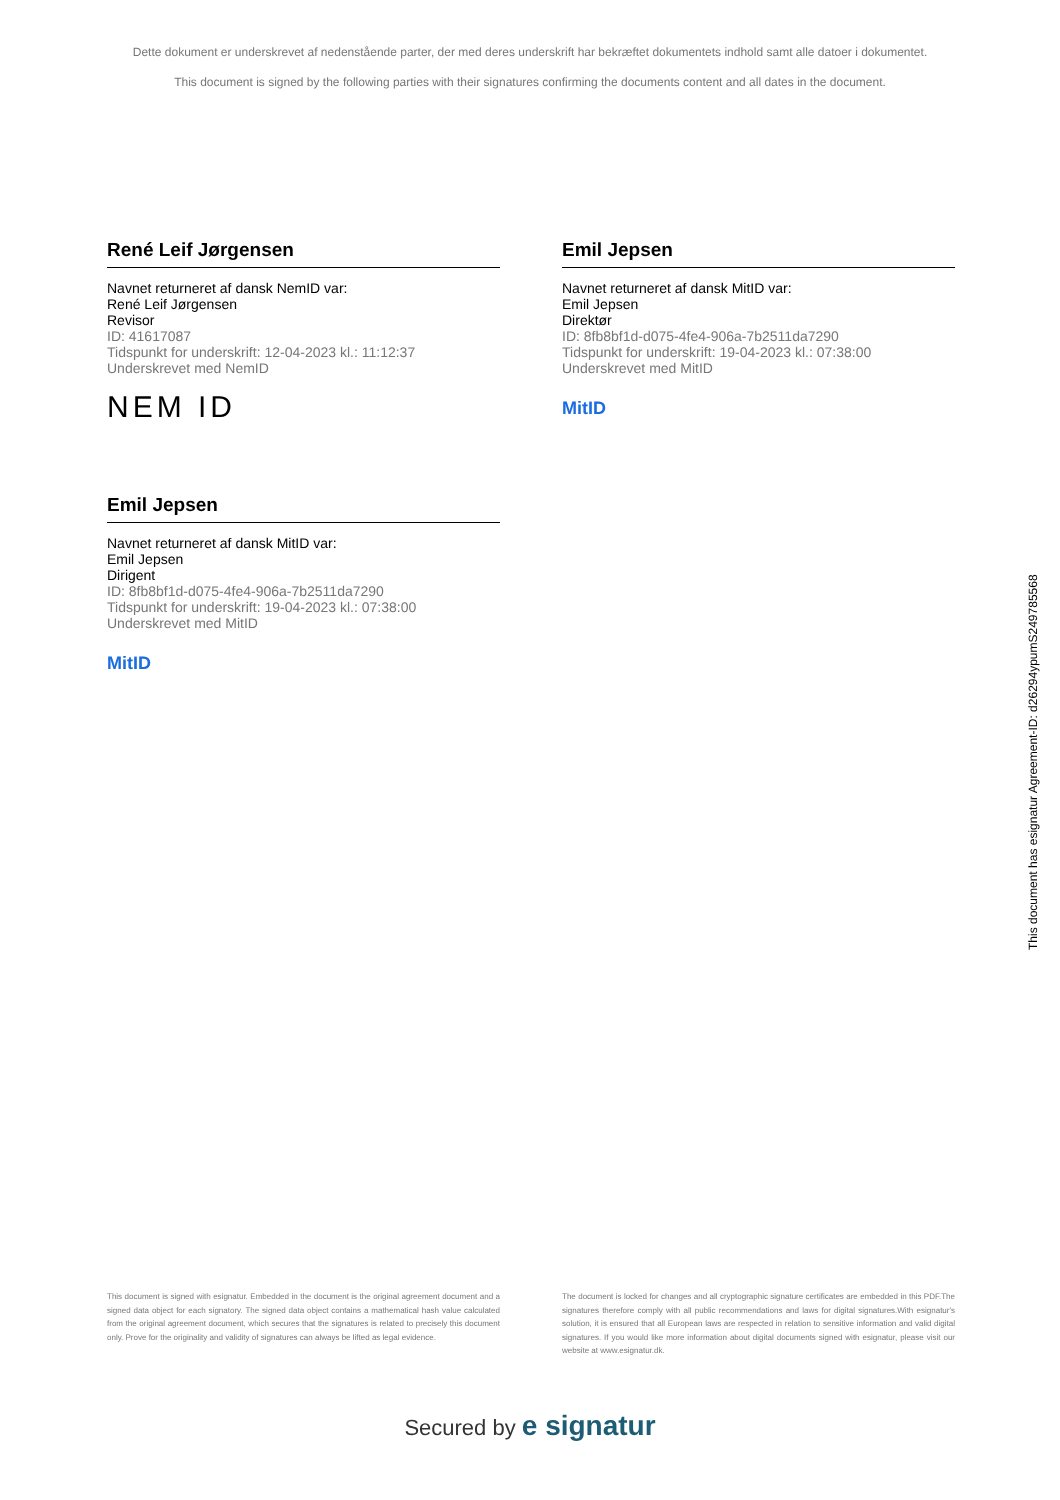Dette dokument er underskrevet af nedenstående parter, der med deres underskrift har bekræftet dokumentets indhold samt alle datoer i dokumentet.
This document is signed by the following parties with their signatures confirming the documents content and all dates in the document.
René Leif Jørgensen
Navnet returneret af dansk NemID var:
René Leif Jørgensen
Revisor
ID: 41617087
Tidspunkt for underskrift: 12-04-2023 kl.: 11:12:37
Underskrevet med NemID
NEM ID
Emil Jepsen
Navnet returneret af dansk MitID var:
Emil Jepsen
Direktør
ID: 8fb8bf1d-d075-4fe4-906a-7b2511da7290
Tidspunkt for underskrift: 19-04-2023 kl.: 07:38:00
Underskrevet med MitID
MitID
Emil Jepsen
Navnet returneret af dansk MitID var:
Emil Jepsen
Dirigent
ID: 8fb8bf1d-d075-4fe4-906a-7b2511da7290
Tidspunkt for underskrift: 19-04-2023 kl.: 07:38:00
Underskrevet med MitID
MitID
This document has esignatur Agreement-ID: d26294ypumS249785568
This document is signed with esignatur. Embedded in the document is the original agreement document and a signed data object for each signatory. The signed data object contains a mathematical hash value calculated from the original agreement document, which secures that the signatures is related to precisely this document only. Prove for the originality and validity of signatures can always be lifted as legal evidence.
The document is locked for changes and all cryptographic signature certificates are embedded in this PDF.The signatures therefore comply with all public recommendations and laws for digital signatures.With esignatur's solution, it is ensured that all European laws are respected in relation to sensitive information and valid digital signatures. If you would like more information about digital documents signed with esignatur, please visit our website at www.esignatur.dk.
Secured by e signatur